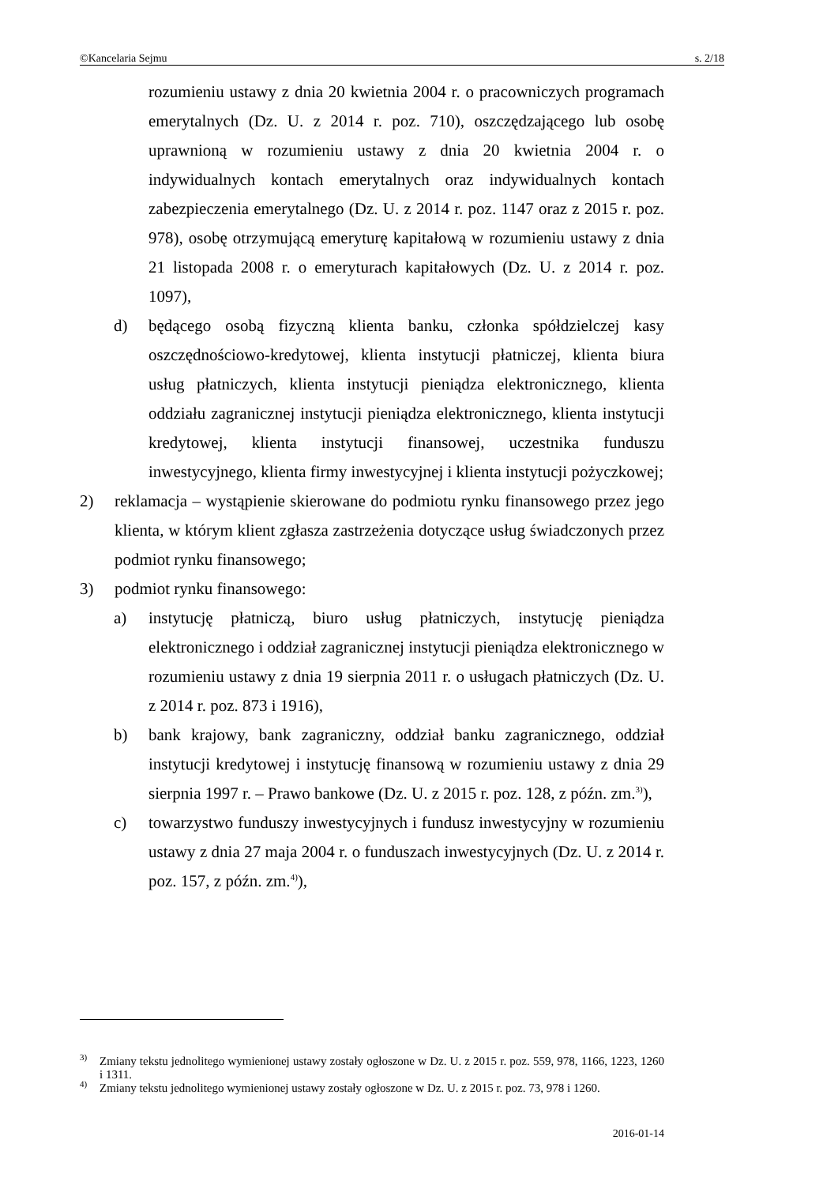©Kancelaria Sejmu s. 2/18
rozumieniu ustawy z dnia 20 kwietnia 2004 r. o pracowniczych programach emerytalnych (Dz. U. z 2014 r. poz. 710), oszczędzającego lub osobę uprawnioną w rozumieniu ustawy z dnia 20 kwietnia 2004 r. o indywidualnych kontach emerytalnych oraz indywidualnych kontach zabezpieczenia emerytalnego (Dz. U. z 2014 r. poz. 1147 oraz z 2015 r. poz. 978), osobę otrzymującą emeryturę kapitałową w rozumieniu ustawy z dnia 21 listopada 2008 r. o emeryturach kapitałowych (Dz. U. z 2014 r. poz. 1097),
d) będącego osobą fizyczną klienta banku, członka spółdzielczej kasy oszczędnościowo-kredytowej, klienta instytucji płatniczej, klienta biura usług płatniczych, klienta instytucji pieniądza elektronicznego, klienta oddziału zagranicznej instytucji pieniądza elektronicznego, klienta instytucji kredytowej, klienta instytucji finansowej, uczestnika funduszu inwestycyjnego, klienta firmy inwestycyjnej i klienta instytucji pożyczkowej;
2) reklamacja – wystąpienie skierowane do podmiotu rynku finansowego przez jego klienta, w którym klient zgłasza zastrzeżenia dotyczące usług świadczonych przez podmiot rynku finansowego;
3) podmiot rynku finansowego:
a) instytucję płatniczą, biuro usług płatniczych, instytucję pieniądza elektronicznego i oddział zagranicznej instytucji pieniądza elektronicznego w rozumieniu ustawy z dnia 19 sierpnia 2011 r. o usługach płatniczych (Dz. U. z 2014 r. poz. 873 i 1916),
b) bank krajowy, bank zagraniczny, oddział banku zagranicznego, oddział instytucji kredytowej i instytucję finansową w rozumieniu ustawy z dnia 29 sierpnia 1997 r. – Prawo bankowe (Dz. U. z 2015 r. poz. 128, z późn. zm.<sup>3)</sup>),
c) towarzystwo funduszy inwestycyjnych i fundusz inwestycyjny w rozumieniu ustawy z dnia 27 maja 2004 r. o funduszach inwestycyjnych (Dz. U. z 2014 r. poz. 157, z późn. zm.<sup>4)</sup>),
<sup>3)</sup> Zmiany tekstu jednolitego wymienionej ustawy zostały ogłoszone w Dz. U. z 2015 r. poz. 559, 978, 1166, 1223, 1260 i 1311.
<sup>4)</sup> Zmiany tekstu jednolitego wymienionej ustawy zostały ogłoszone w Dz. U. z 2015 r. poz. 73, 978 i 1260.
2016-01-14